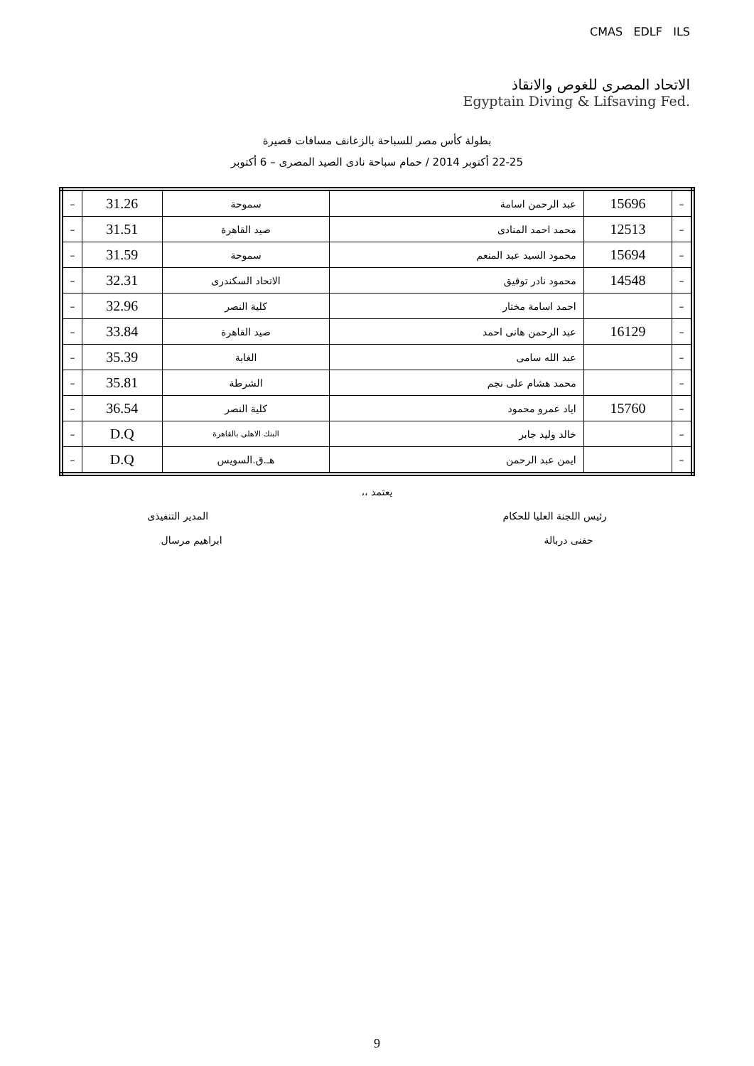CMAS EDLF ILS
الاتحاد المصرى للغوص والانقاذ
Egyptain Diving & Lifsaving Fed.
بطولة كأس مصر للسباحة بالزعانف مسافات قصيرة
22-25 أكتوبر 2014 / حمام سباحة نادى الصيد المصرى – 6 أكتوبر
| – | 15696 | عبد الرحمن اسامة | سموحة | 31.26 | – |
| – | 12513 | محمد احمد المنادى | صيد القاهرة | 31.51 | – |
| – | 15694 | محمود السيد عبد المنعم | سموحة | 31.59 | – |
| – | 14548 | محمود نادر توفيق | الاتحاد السكندرى | 32.31 | – |
| – | | احمد اسامة مختار | كلية النصر | 32.96 | – |
| – | 16129 | عبد الرحمن هانى احمد | صيد القاهرة | 33.84 | – |
| – | | عبد الله سامى | الغابة | 35.39 | – |
| – | | محمد هشام على نجم | الشرطة | 35.81 | – |
| – | 15760 | اياد عمرو محمود | كلية النصر | 36.54 | – |
| – | | خالد وليد جابر | البنك الاهلى بالقاهرة | D.Q | – |
| – | | ايمن عبد الرحمن | هـ.ق.السويس | D.Q | – |
يعتمد ،،
رئيس اللجنة العليا للحكام المدير التنفيذى
حفنى دربالة ابراهيم مرسال
9